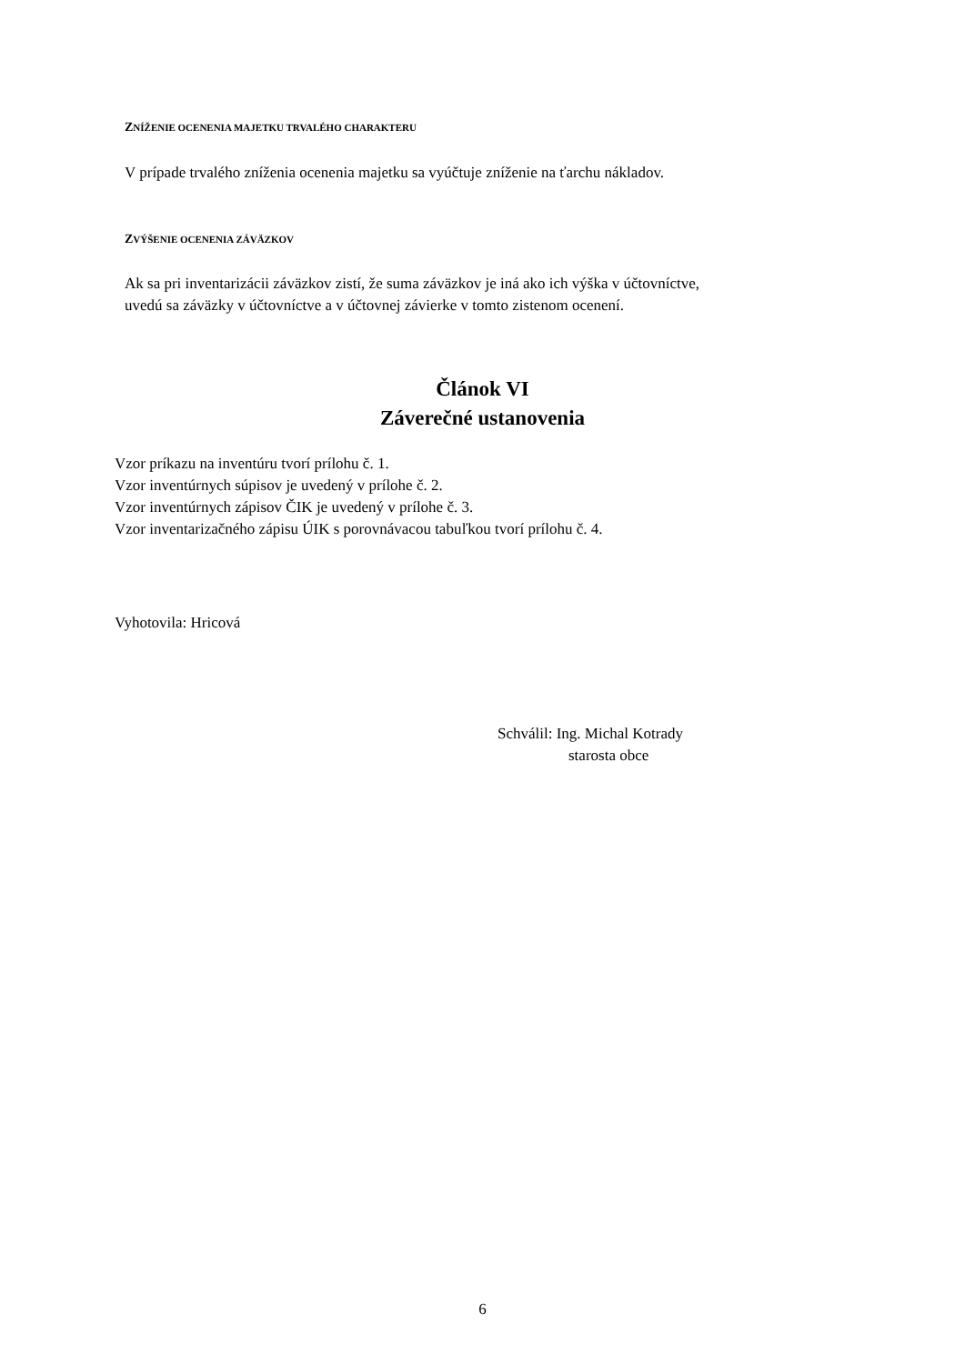ZNÍŽENIE OCENENIA MAJETKU TRVALÉHO CHARAKTERU
V prípade trvalého zníženia ocenenia majetku sa vyúčtuje zníženie na ťarchu nákladov.
ZVÝŠENIE OCENENIA ZÁVÄZKOV
Ak sa pri inventarizácii záväzkov zistí, že suma záväzkov je iná ako ich výška v účtovníctve,
uvedú sa záväzky v účtovníctve a v účtovnej závierke v tomto zistenom ocenení.
Článok VI
Záverečné ustanovenia
Vzor príkazu na inventúru tvorí prílohu č. 1.
Vzor inventúrnych súpisov je uvedený v prílohe č. 2.
Vzor inventúrnych zápisov ČIK je uvedený v prílohe č. 3.
Vzor inventarizačného zápisu ÚIK s porovnávacou tabuľkou tvorí prílohu č. 4.
Vyhotovila: Hricová
Schválil: Ing. Michal Kotrady
starosta obce
6